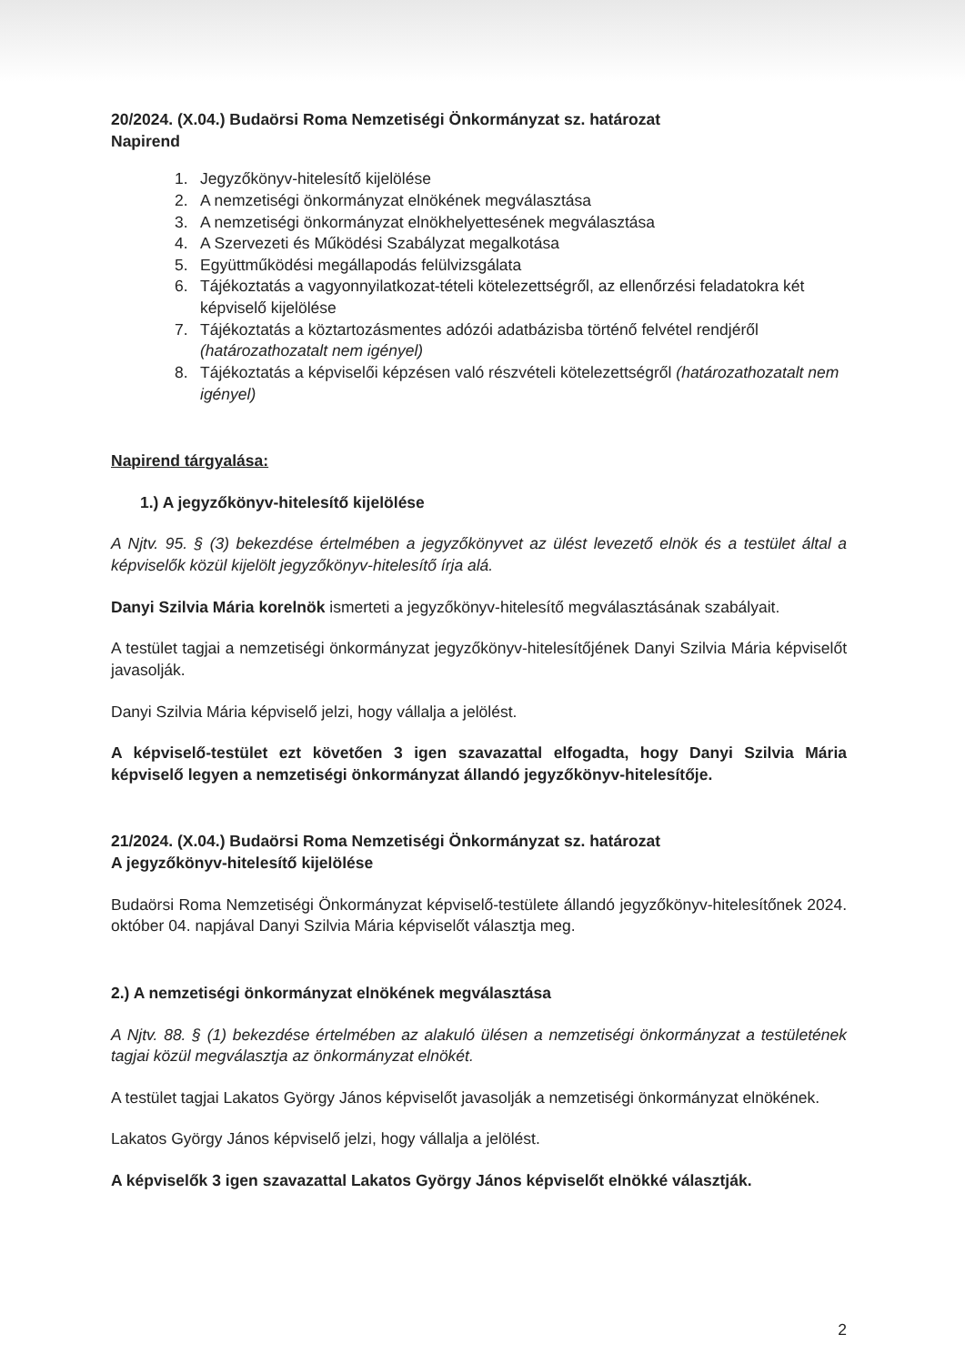20/2024. (X.04.) Budaörsi Roma Nemzetiségi Önkormányzat sz. határozat
Napirend
1. Jegyzőkönyv-hitelesítő kijelölése
2. A nemzetiségi önkormányzat elnökének megválasztása
3. A nemzetiségi önkormányzat elnökhelyettesének megválasztása
4. A Szervezeti és Működési Szabályzat megalkotása
5. Együttműködési megállapodás felülvizsgálata
6. Tájékoztatás a vagyonnyilatkozat-tételi kötelezettségről, az ellenőrzési feladatokra két képviselő kijelölése
7. Tájékoztatás a köztartozásmentes adózói adatbázisba történő felvétel rendjéről (határozathozatalt nem igényel)
8. Tájékoztatás a képviselői képzésen való részvételi kötelezettségről (határozathozatalt nem igényel)
Napirend tárgyalása:
1.) A jegyzőkönyv-hitelesítő kijelölése
A Njtv. 95. § (3) bekezdése értelmében a jegyzőkönyvet az ülést levezető elnök és a testület által a képviselők közül kijelölt jegyzőkönyv-hitelesítő írja alá.
Danyi Szilvia Mária korelnök ismerteti a jegyzőkönyv-hitelesítő megválasztásának szabályait.
A testület tagjai a nemzetiségi önkormányzat jegyzőkönyv-hitelesítőjének Danyi Szilvia Mária képviselőt javasolják.
Danyi Szilvia Mária képviselő jelzi, hogy vállalja a jelölést.
A képviselő-testület ezt követően 3 igen szavazattal elfogadta, hogy Danyi Szilvia Mária képviselő legyen a nemzetiségi önkormányzat állandó jegyzőkönyv-hitelesítője.
21/2024. (X.04.) Budaörsi Roma Nemzetiségi Önkormányzat sz. határozat
A jegyzőkönyv-hitelesítő kijelölése
Budaörsi Roma Nemzetiségi Önkormányzat képviselő-testülete állandó jegyzőkönyv-hitelesítőnek 2024. október 04. napjával Danyi Szilvia Mária képviselőt választja meg.
2.) A nemzetiségi önkormányzat elnökének megválasztása
A Njtv. 88. § (1) bekezdése értelmében az alakuló ülésen a nemzetiségi önkormányzat a testületének tagjai közül megválasztja az önkormányzat elnökét.
A testület tagjai Lakatos György János képviselőt javasolják a nemzetiségi önkormányzat elnökének.
Lakatos György János képviselő jelzi, hogy vállalja a jelölést.
A képviselők 3 igen szavazattal Lakatos György János képviselőt elnökké választják.
2